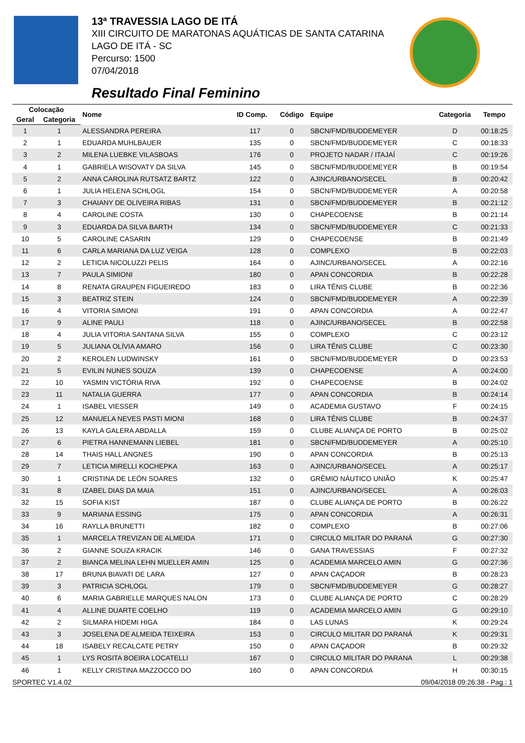13ª TRAVESSIA LAGO DE ITÁ
XIII CIRCUITO DE MARATONAS AQUÁTICAS DE SANTA CATARINA
LAGO DE ITÁ - SC
Percurso: 1500
07/04/2018
Resultado Final Feminino
| Colocação | | Nome | ID Comp. | Código | Equipe | Categoria | Tempo |
| --- | --- | --- | --- | --- | --- | --- | --- |
| Geral | Categoria | | | | | | |
| 1 | 1 | ALESSANDRA PEREIRA | 117 | 0 | SBCN/FMD/BUDDEMEYER | D | 00:18:25 |
| 2 | 1 | EDUARDA MUHLBAUER | 135 | 0 | SBCN/FMD/BUDDEMEYER | C | 00:18:33 |
| 3 | 2 | MILENA LUEBKE VILASBOAS | 176 | 0 | PROJETO NADAR / ITAJAÍ | C | 00:19:26 |
| 4 | 1 | GABRIELA WISOVATY DA SILVA | 145 | 0 | SBCN/FMD/BUDDEMEYER | B | 00:19:54 |
| 5 | 2 | ANNA CAROLINA RUTSATZ BARTZ | 122 | 0 | AJINC/URBANO/SECEL | B | 00:20:42 |
| 6 | 1 | JULIA HELENA SCHLOGL | 154 | 0 | SBCN/FMD/BUDDEMEYER | A | 00:20:58 |
| 7 | 3 | CHAIANY DE OLIVEIRA RIBAS | 131 | 0 | SBCN/FMD/BUDDEMEYER | B | 00:21:12 |
| 8 | 4 | CAROLINE COSTA | 130 | 0 | CHAPECOENSE | B | 00:21:14 |
| 9 | 3 | EDUARDA DA SILVA BARTH | 134 | 0 | SBCN/FMD/BUDDEMEYER | C | 00:21:33 |
| 10 | 5 | CAROLINE CASARIN | 129 | 0 | CHAPECOENSE | B | 00:21:49 |
| 11 | 6 | CARLA MARIANA DA LUZ VEIGA | 128 | 0 | COMPLEXO | B | 00:22:03 |
| 12 | 2 | LETICIA NICOLUZZI PELIS | 164 | 0 | AJINC/URBANO/SECEL | A | 00:22:16 |
| 13 | 7 | PAULA SIMIONI | 180 | 0 | APAN CONCORDIA | B | 00:22:28 |
| 14 | 8 | RENATA GRAUPEN FIGUEIREDO | 183 | 0 | LIRA TÊNIS CLUBE | B | 00:22:36 |
| 15 | 3 | BEATRIZ STEIN | 124 | 0 | SBCN/FMD/BUDDEMEYER | A | 00:22:39 |
| 16 | 4 | VITORIA SIMIONI | 191 | 0 | APAN CONCORDIA | A | 00:22:47 |
| 17 | 9 | ALINE PAULI | 118 | 0 | AJINC/URBANO/SECEL | B | 00:22:58 |
| 18 | 4 | JULIA VITORIA SANTANA SILVA | 155 | 0 | COMPLEXO | C | 00:23:12 |
| 19 | 5 | JULIANA OLÍVIA AMARO | 156 | 0 | LIRA TÊNIS CLUBE | C | 00:23:30 |
| 20 | 2 | KEROLEN LUDWINSKY | 161 | 0 | SBCN/FMD/BUDDEMEYER | D | 00:23:53 |
| 21 | 5 | EVILIN NUNES SOUZA | 139 | 0 | CHAPECOENSE | A | 00:24:00 |
| 22 | 10 | YASMIN VICTÓRIA RIVA | 192 | 0 | CHAPECOENSE | B | 00:24:02 |
| 23 | 11 | NATALIA GUERRA | 177 | 0 | APAN CONCORDIA | B | 00:24:14 |
| 24 | 1 | ISABEL VIESSER | 149 | 0 | ACADEMIA GUSTAVO | F | 00:24:15 |
| 25 | 12 | MANUELA NEVES PASTI MIONI | 168 | 0 | LIRA TÊNIS CLUBE | B | 00:24:37 |
| 26 | 13 | KAYLA GALERA ABDALLA | 159 | 0 | CLUBE ALIANÇA DE PORTO | B | 00:25:02 |
| 27 | 6 | PIETRA HANNEMANN LIEBEL | 181 | 0 | SBCN/FMD/BUDDEMEYER | A | 00:25:10 |
| 28 | 14 | THAIS HALL ANGNES | 190 | 0 | APAN CONCORDIA | B | 00:25:13 |
| 29 | 7 | LETICIA MIRELLI KOCHEPKA | 163 | 0 | AJINC/URBANO/SECEL | A | 00:25:17 |
| 30 | 1 | CRISTINA DE LEÓN SOARES | 132 | 0 | GRÊMIO NÁUTICO UNIÃO | K | 00:25:47 |
| 31 | 8 | IZABEL DIAS DA MAIA | 151 | 0 | AJINC/URBANO/SECEL | A | 00:26:03 |
| 32 | 15 | SOFIA KIST | 187 | 0 | CLUBE ALIANÇA DE PORTO | B | 00:26:22 |
| 33 | 9 | MARIANA ESSING | 175 | 0 | APAN CONCORDIA | A | 00:26:31 |
| 34 | 16 | RAYLLA BRUNETTI | 182 | 0 | COMPLEXO | B | 00:27:06 |
| 35 | 1 | MARCELA TREVIZAN DE ALMEIDA | 171 | 0 | CIRCULO MILITAR DO PARANÁ | G | 00:27:30 |
| 36 | 2 | GIANNE SOUZA KRACIK | 146 | 0 | GANA TRAVESSIAS | F | 00:27:32 |
| 37 | 2 | BIANCA MELINA LEHN MUELLER AMIN | 125 | 0 | ACADEMIA MARCELO AMIN | G | 00:27:36 |
| 38 | 17 | BRUNA BIAVATI DE LARA | 127 | 0 | APAN CAÇADOR | B | 00:28:23 |
| 39 | 3 | PATRICIA SCHLOGL | 179 | 0 | SBCN/FMD/BUDDEMEYER | G | 00:28:27 |
| 40 | 6 | MARIA GABRIELLE MARQUES NALON | 173 | 0 | CLUBE ALIANÇA DE PORTO | C | 00:28:29 |
| 41 | 4 | ALLINE DUARTE COELHO | 119 | 0 | ACADEMIA MARCELO AMIN | G | 00:29:10 |
| 42 | 2 | SILMARA HIDEMI HIGA | 184 | 0 | LAS LUNAS | K | 00:29:24 |
| 43 | 3 | JOSELENA DE ALMEIDA TEIXEIRA | 153 | 0 | CIRCULO MILITAR DO PARANÁ | K | 00:29:31 |
| 44 | 18 | ISABELY RECALCATE PETRY | 150 | 0 | APAN CAÇADOR | B | 00:29:32 |
| 45 | 1 | LYS ROSITA BOEIRA LOCATELLI | 167 | 0 | CIRCULO MILITAR DO PARANA | L | 00:29:38 |
| 46 | 1 | KELLY CRISTINA MAZZOCCO DO | 160 | 0 | APAN CONCORDIA | H | 00:30:15 |
SPORTEC V1.4.02 09/04/2018 09:26:38 - Pag.: 1